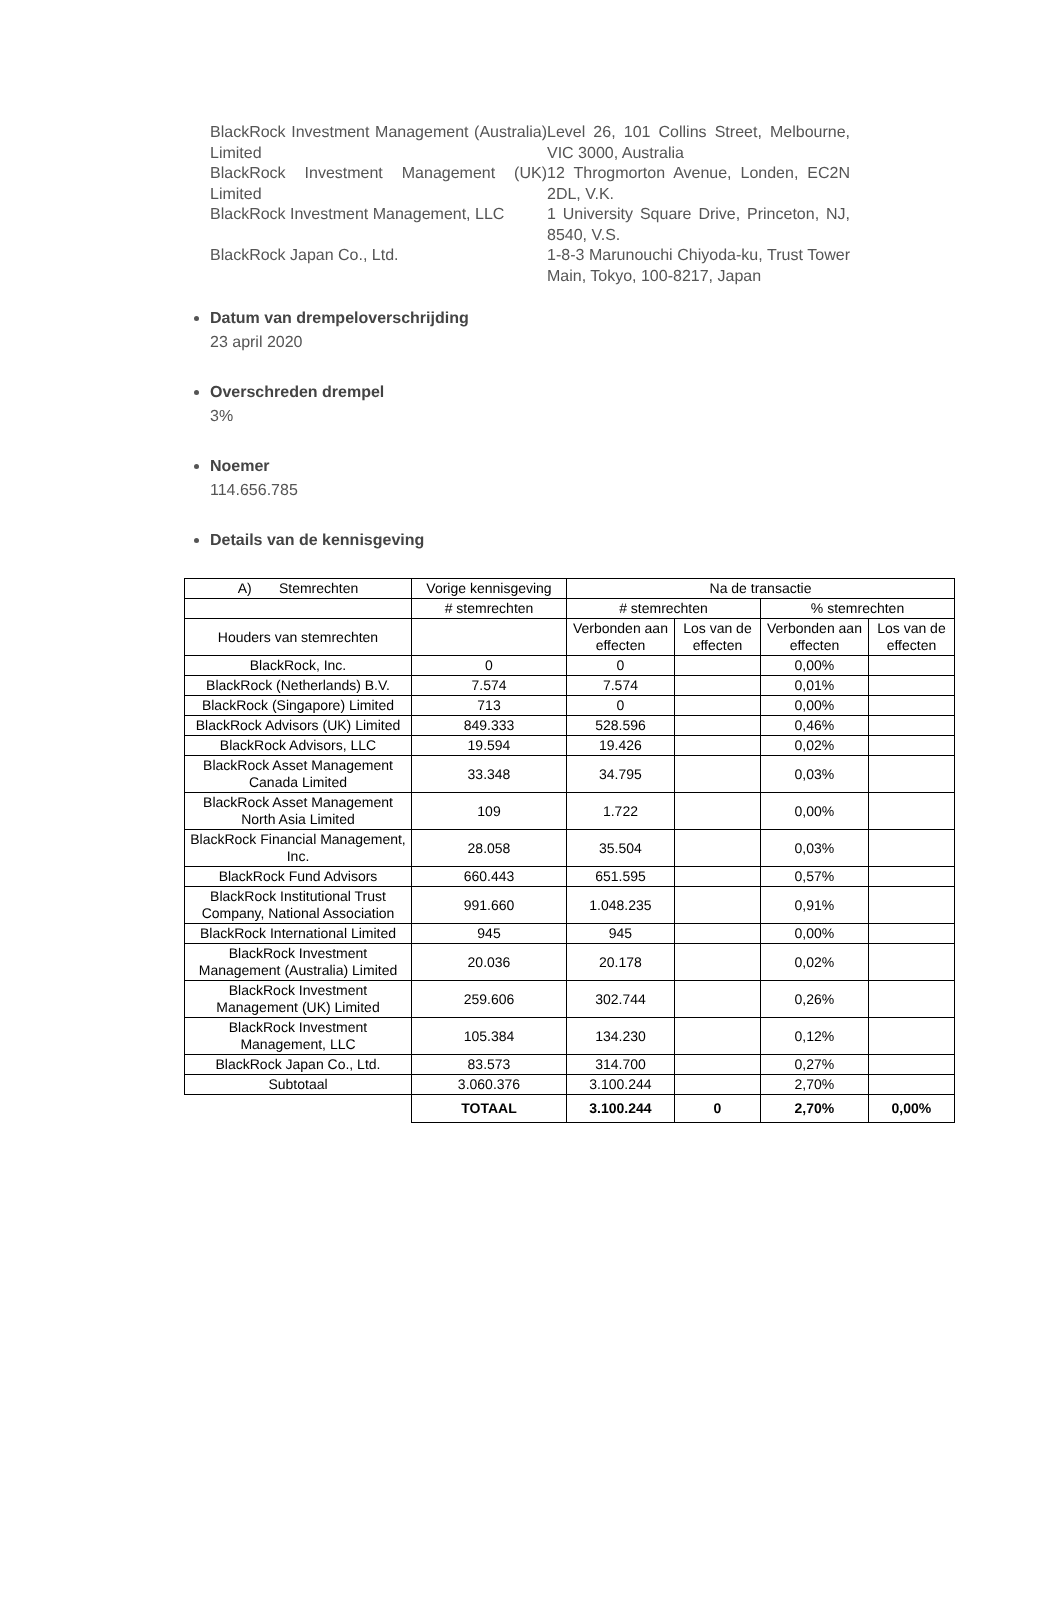BlackRock Investment Management (Australia) Limited
Level 26, 101 Collins Street, Melbourne, VIC 3000, Australia
BlackRock Investment Management (UK) Limited
12 Throgmorton Avenue, Londen, EC2N 2DL, V.K.
BlackRock Investment Management, LLC
1 University Square Drive, Princeton, NJ, 8540, V.S.
BlackRock Japan Co., Ltd. 1-8-3 Marunouchi Chiyoda-ku, Trust Tower Main, Tokyo, 100-8217, Japan
Datum van drempeloverschrijding
23 april 2020
Overschreden drempel
3%
Noemer
114.656.785
Details van de kennisgeving
| A) Stemrechten | Vorige kennisgeving | Na de transactie | | | |
| --- | --- | --- | --- | --- | --- |
| | # stemrechten | # stemrechten | | % stemrechten | |
| Houders van stemrechten | | Verbonden aan effecten | Los van de effecten | Verbonden aan effecten | Los van de effecten |
| BlackRock, Inc. | 0 | 0 | | 0,00% | |
| BlackRock (Netherlands) B.V. | 7.574 | 7.574 | | 0,01% | |
| BlackRock (Singapore) Limited | 713 | 0 | | 0,00% | |
| BlackRock Advisors (UK) Limited | 849.333 | 528.596 | | 0,46% | |
| BlackRock Advisors, LLC | 19.594 | 19.426 | | 0,02% | |
| BlackRock Asset Management Canada Limited | 33.348 | 34.795 | | 0,03% | |
| BlackRock Asset Management North Asia Limited | 109 | 1.722 | | 0,00% | |
| BlackRock Financial Management, Inc. | 28.058 | 35.504 | | 0,03% | |
| BlackRock Fund Advisors | 660.443 | 651.595 | | 0,57% | |
| BlackRock Institutional Trust Company, National Association | 991.660 | 1.048.235 | | 0,91% | |
| BlackRock International Limited | 945 | 945 | | 0,00% | |
| BlackRock Investment Management (Australia) Limited | 20.036 | 20.178 | | 0,02% | |
| BlackRock Investment Management (UK) Limited | 259.606 | 302.744 | | 0,26% | |
| BlackRock Investment Management, LLC | 105.384 | 134.230 | | 0,12% | |
| BlackRock Japan Co., Ltd. | 83.573 | 314.700 | | 0,27% | |
| Subtotaal | 3.060.376 | 3.100.244 | | 2,70% | |
| | TOTAAL | 3.100.244 | 0 | 2,70% | 0,00% |